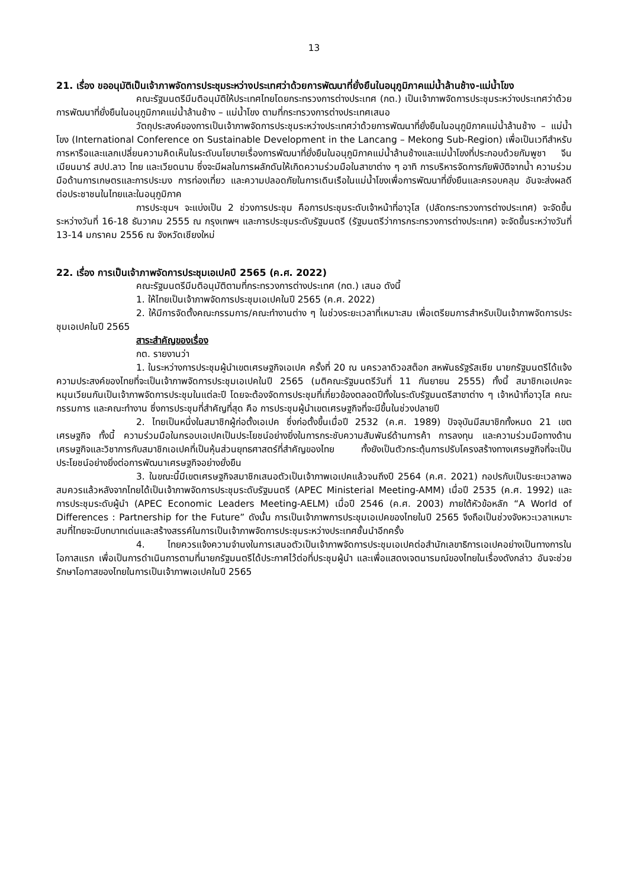13
21. เรื่อง ขออนุมัติเป็นเจ้าภาพจัดการประชุมระหว่างประเทศว่าด้วยการพัฒนาที่ยั่งยืนในอนุภูมิภาคแม่น้ำล้านช้าง-แม่น้ำโขง
คณะรัฐมนตรีมีมติอนุมัติให้ประเทศไทยโดยกระทรวงการต่างประเทศ (กต.) เป็นเจ้าภาพจัดการประชุมระหว่างประเทศว่าด้วยการพัฒนาที่ยั่งยืนในอนุภูมิภาคแม่น้ำล้านช้าง – แม่น้ำโขง ตามที่กระทรวงการต่างประเทศเสนอ
วัตถุประสงค์ของการเป็นเจ้าภาพจัดการประชุมระหว่างประเทศว่าด้วยการพัฒนาที่ยั่งยืนในอนุภูมิภาคแม่น้ำล้านช้าง – แม่น้ำโขง (International Conference on Sustainable Development in the Lancang – Mekong Sub-Region) เพื่อเป็นเวทีสำหรับการหารือและแลกเปลี่ยนความคิดเห็นในระดับนโยบายเรื่องการพัฒนาที่ยั่งยืนในอนุภูมิภาคแม่น้ำล้านช้างและแม่น้ำโขงที่ประกอบด้วยกัมพูชา จีน เมียนมาร์ สปป.ลาว ไทย และเวียดนาม ซึ่งจะมีผลในการผลักดันให้เกิดความร่วมมือในสาขาต่าง ๆ อาทิ การบริหารจัดการภัยพิบัติจากน้ำ ความร่วมมือด้านการเกษตรและการประมง การท่องเที่ยว และความปลอดภัยในการเดินเรือในแม่น้ำโขงเพื่อการพัฒนาที่ยั่งยืนและครอบคลุม อันจะส่งผลดีต่อประชาชนในไทยและในอนุภูมิภาค
การประชุมฯ จะแบ่งเป็น 2 ช่วงการประชุม คือการประชุมระดับเจ้าหน้าที่อาวุโส (ปลัดกระทรวงการต่างประเทศ) จะจัดขึ้นระหว่างวันที่ 16-18 ธันวาคม 2555 ณ กรุงเทพฯ และการประชุมระดับรัฐมนตรี (รัฐมนตรีว่าการกระทรวงการต่างประเทศ) จะจัดขึ้นระหว่างวันที่ 13-14 มกราคม 2556 ณ จังหวัดเชียงใหม่
22. เรื่อง การเป็นเจ้าภาพจัดการประชุมเอเปคปี 2565 (ค.ศ. 2022)
คณะรัฐมนตรีมีมติอนุมัติตามที่กระทรวงการต่างประเทศ (กต.) เสนอ ดังนี้
1. ให้ไทยเป็นเจ้าภาพจัดการประชุมเอเปคในปี 2565 (ค.ศ. 2022)
2. ให้มีการจัดตั้งคณะกรรมการ/คณะทำงานต่าง ๆ ในช่วงระยะเวลาที่เหมาะสม เพื่อเตรียมการสำหรับเป็นเจ้าภาพจัดการประชุมเอเปคในปี 2565
สาระสำคัญของเรื่อง
กต. รายงานว่า
1. ในระหว่างการประชุมผู้นำเขตเศรษฐกิจเอเปค ครั้งที่ 20 ณ นครวลาดิวอสต็อก สหพันธรัฐรัสเซีย นายกรัฐมนตรีได้แจ้งความประสงค์ของไทยที่จะเป็นเจ้าภาพจัดการประชุมเอเปคในปี 2565 (มติคณะรัฐมนตรีวันที่ 11 กันยายน 2555) ทั้งนี้ สมาชิกเอเปคจะหมุนเวียนกันเป็นเจ้าภาพจัดการประชุมในแต่ละปี โดยจะต้องจัดการประชุมที่เกี่ยวข้องตลอดปีทั้งในระดับรัฐมนตรีสาขาต่าง ๆ เจ้าหน้าที่อาวุโส คณะกรรมการ และคณะทำงาน ซึ่งการประชุมที่สำคัญที่สุด คือ การประชุมผู้นำเขตเศรษฐกิจที่จะมีขึ้นในช่วงปลายปี
2. ไทยเป็นหนึ่งในสมาชิกผู้ก่อตั้งเอเปค ซึ่งก่อตั้งขึ้นเมื่อปี 2532 (ค.ศ. 1989) ปัจจุบันมีสมาชิกทั้งหมด 21 เขตเศรษฐกิจ ทั้งนี้ ความร่วมมือในกรอบเอเปคเป็นประโยชน์อย่างยิ่งในการกระชับความสัมพันธ์ด้านการค้า การลงทุน และความร่วมมือทางด้านเศรษฐกิจและวิชาการกับสมาชิกเอเปคที่เป็นหุ้นส่วนยุทธศาสตร์ที่สำคัญของไทย ทั้งยังเป็นตัวกระตุ้นการปรับโครงสร้างทางเศรษฐกิจที่จะเป็นประโยชน์อย่างยิ่งต่อการพัฒนาเศรษฐกิจอย่างยั่งยืน
3. ในขณะนี้มีเขตเศรษฐกิจสมาชิกเสนอตัวเป็นเจ้าภาพเอเปคแล้วจนถึงปี 2564 (ค.ศ. 2021) กอปรกับเป็นระยะเวลาพอสมควรแล้วหลังจากไทยได้เป็นเจ้าภาพจัดการประชุมระดับรัฐมนตรี (APEC Ministerial Meeting-AMM) เมื่อปี 2535 (ค.ศ. 1992) และการประชุมระดับผู้นำ (APEC Economic Leaders Meeting-AELM) เมื่อปี 2546 (ค.ศ. 2003) ภายใต้หัวข้อหลัก “A World of Differences : Partnership for the Future” ดังนั้น การเป็นเจ้าภาพการประชุมเอเปคของไทยในปี 2565 จึงถือเป็นช่วงจังหวะเวลาเหมาะสมที่ไทยจะมีบทบาทเด่นและสร้างสรรค์ในการเป็นเจ้าภาพจัดการประชุมระหว่างประเทศชั้นนำอีกครั้ง
4. ไทยควรแจ้งความจำนงในการเสนอตัวเป็นเจ้าภาพจัดการประชุมเอเปคต่อสำนักเลขาธิการเอเปคอย่างเป็นทางการในโอกาสแรก เพื่อเป็นการดำเนินการตามที่นายกรัฐมนตรีได้ประกาศไว้ต่อที่ประชุมผู้นำ และเพื่อแสดงเจตนารมณ์ของไทยในเรื่องดังกล่าว อันจะช่วยรักษาโอกาสของไทยในการเป็นเจ้าภาพเอเปคในปี 2565